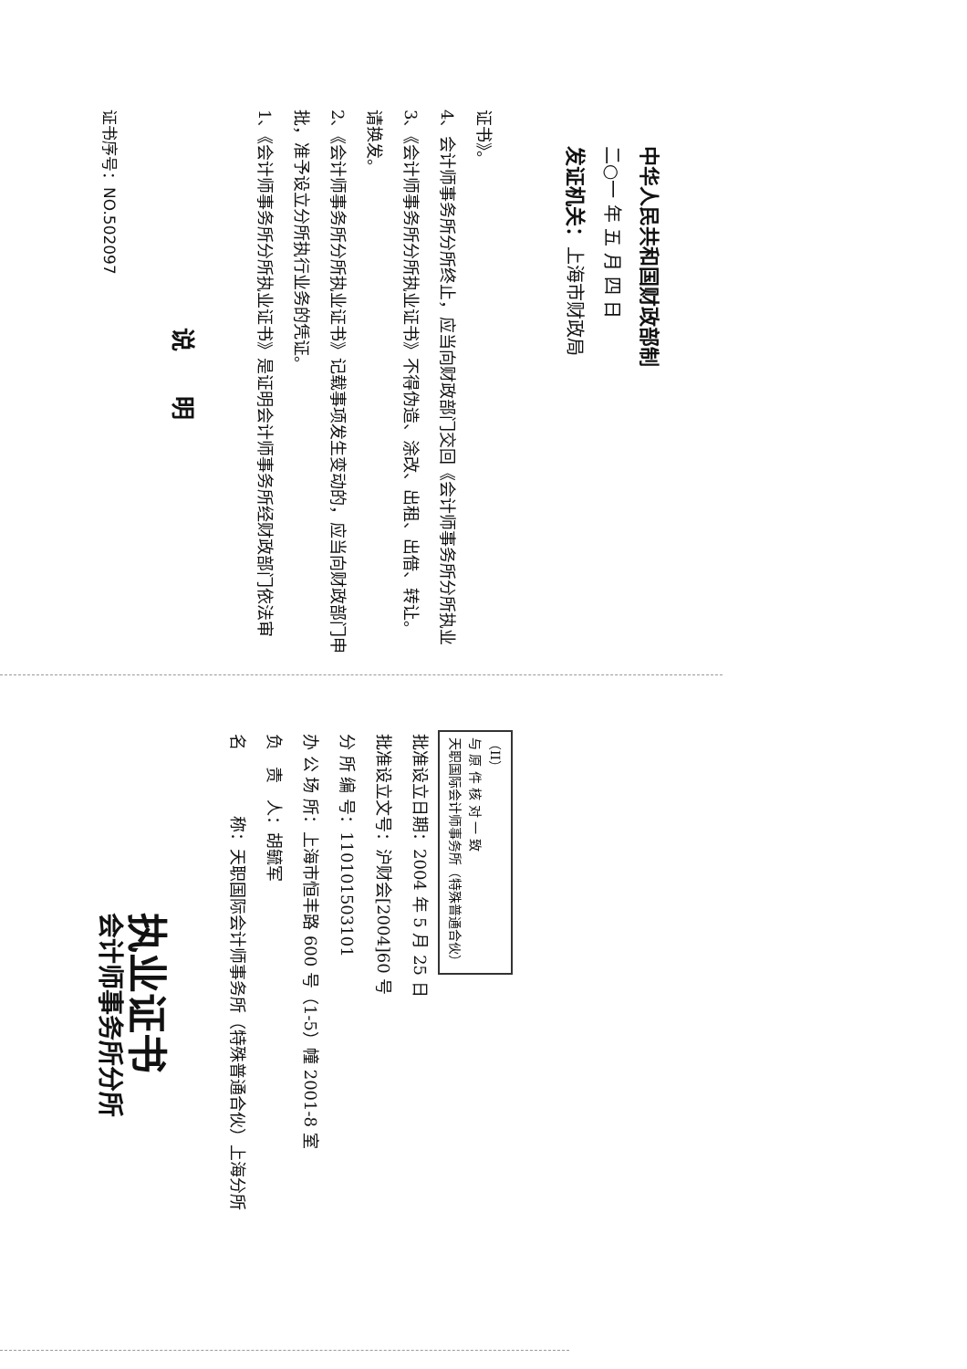证书序号：NO.502097
说 明
1、《会计师事务所分所执业证书》是证明会计师事务所经财政部门依法审批，准予设立分所执行业务的凭证。
2、《会计师事务所分所执业证书》记载事项发生变动的，应当向财政部门申请换发。
3、《会计师事务所分所执业证书》不得伪造、涂改、出租、出借、转让。
4、会计师事务所分所终止，应当向财政部门交回《会计师事务所分所执业证书》。
发证机关：上海市财政局
二○一 年 五 月 四 日
中华人民共和国财政部制
会计师事务所分所
执业证书
名　　　　称：天职国际会计师事务所（特殊普通合伙）上海分所
负　责　人：胡毓军
办 公 场 所：上海市恒丰路 600 号（1-5）幢 2001-8 室
分 所 编 号：110101503101
批准设立文号：沪财会[2004]60 号
批准设立日期：2004 年 5 月 25 日
天职国际会计师事务所（特殊普通合伙）
与 原 件 核 对 一 致
（II）